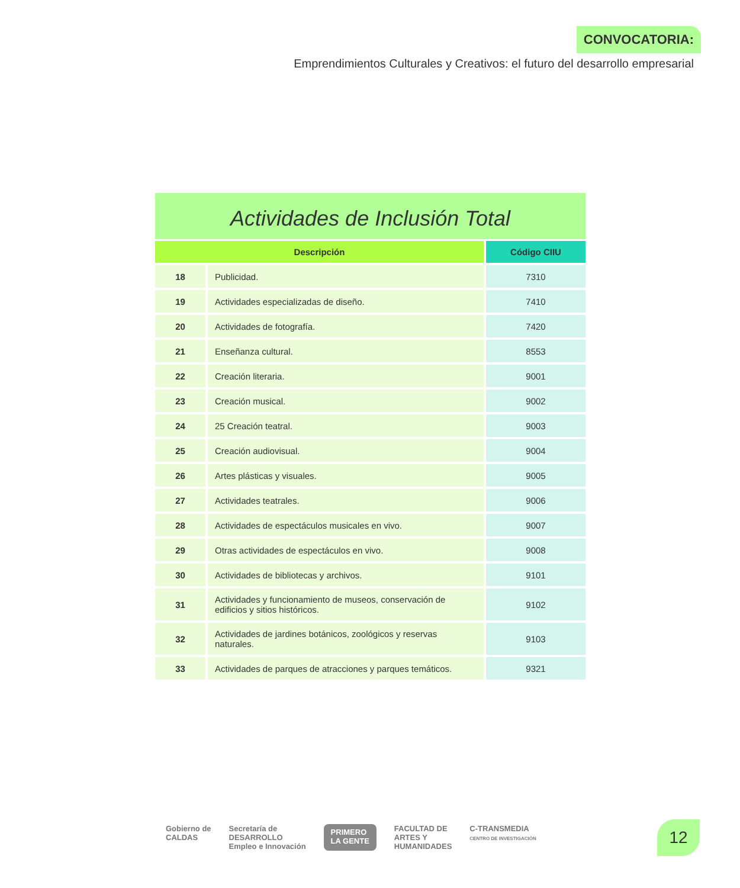CONVOCATORIA:
Emprendimientos Culturales y Creativos: el futuro del desarrollo empresarial
Actividades de Inclusión Total
| Descripción | | Código CIIU |
| --- | --- | --- |
| 18 | Publicidad. | 7310 |
| 19 | Actividades especializadas de diseño. | 7410 |
| 20 | Actividades de fotografía. | 7420 |
| 21 | Enseñanza cultural. | 8553 |
| 22 | Creación literaria. | 9001 |
| 23 | Creación musical. | 9002 |
| 24 | 25 Creación teatral. | 9003 |
| 25 | Creación audiovisual. | 9004 |
| 26 | Artes plásticas y visuales. | 9005 |
| 27 | Actividades teatrales. | 9006 |
| 28 | Actividades de espectáculos musicales en vivo. | 9007 |
| 29 | Otras actividades de espectáculos en vivo. | 9008 |
| 30 | Actividades de bibliotecas y archivos. | 9101 |
| 31 | Actividades y funcionamiento de museos, conservación de edificios y sitios históricos. | 9102 |
| 32 | Actividades de jardines botánicos, zoológicos y reservas naturales. | 9103 |
| 33 | Actividades de parques de atracciones y parques temáticos. | 9321 |
Gobierno de
CALDAS
Secretaría de
DESARROLLO
Empleo e Innovación
PRIMERO
LA GENTE
FACULTAD DE
ARTES Y
HUMANIDADES
C-TRANSMEDIA
CENTRO DE INVESTIGACIÓN
12